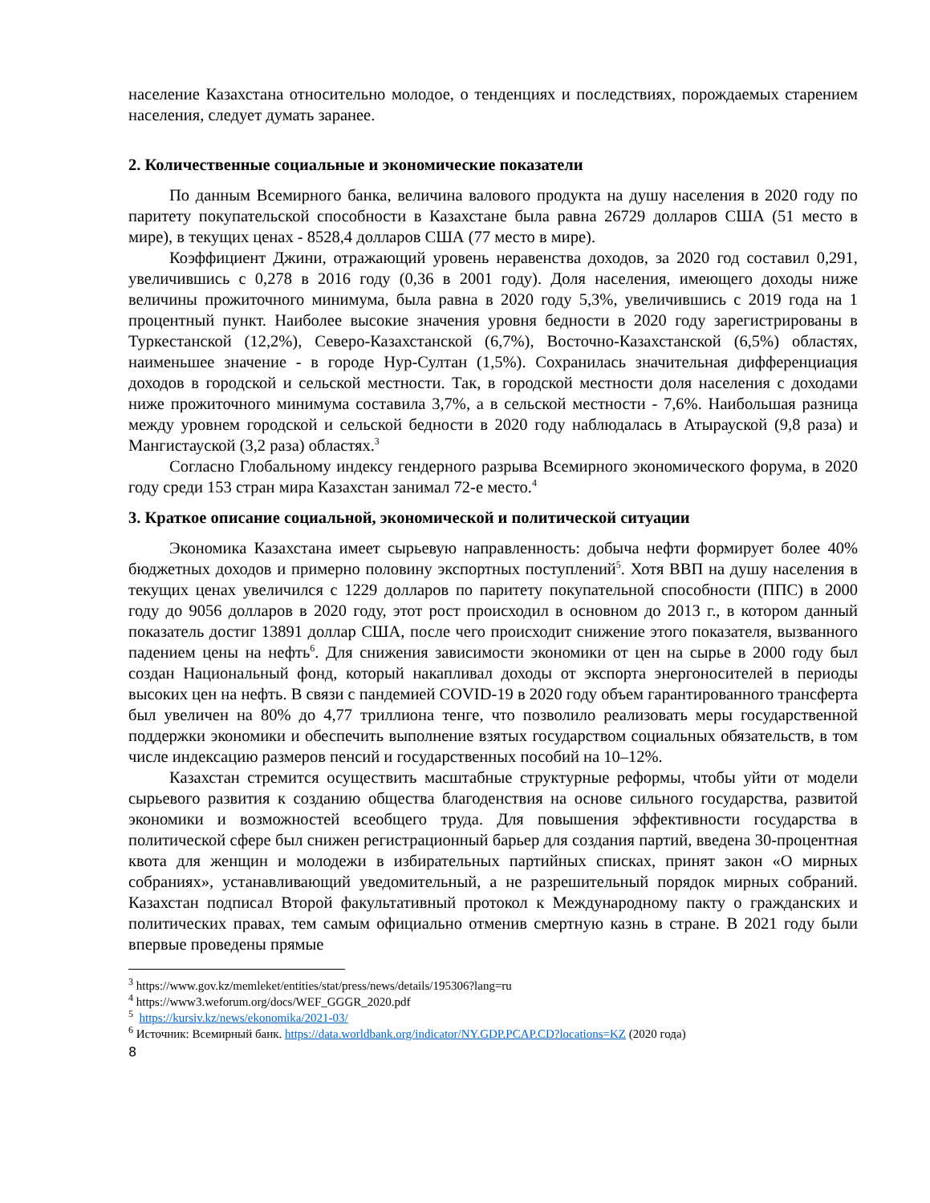население Казахстана относительно молодое, о тенденциях и последствиях, порождаемых старением населения, следует думать заранее.
2. Количественные социальные и экономические показатели
По данным Всемирного банка, величина валового продукта на душу населения в 2020 году по паритету покупательской способности в Казахстане была равна 26729 долларов США (51 место в мире), в текущих ценах - 8528,4 долларов США (77 место в мире).
Коэффициент Джини, отражающий уровень неравенства доходов, за 2020 год составил 0,291, увеличившись с 0,278 в 2016 году (0,36 в 2001 году). Доля населения, имеющего доходы ниже величины прожиточного минимума, была равна в 2020 году 5,3%, увеличившись с 2019 года на 1 процентный пункт. Наиболее высокие значения уровня бедности в 2020 году зарегистрированы в Туркестанской (12,2%), Северо-Казахстанской (6,7%), Восточно-Казахстанской (6,5%) областях, наименьшее значение - в городе Нур-Султан (1,5%). Сохранилась значительная дифференциация доходов в городской и сельской местности. Так, в городской местности доля населения с доходами ниже прожиточного минимума составила 3,7%, а в сельской местности - 7,6%. Наибольшая разница между уровнем городской и сельской бедности в 2020 году наблюдалась в Атырауской (9,8 раза) и Мангистауской (3,2 раза) областях.<sup>3</sup>
Согласно Глобальному индексу гендерного разрыва Всемирного экономического форума, в 2020 году среди 153 стран мира Казахстан занимал 72-е место.<sup>4</sup>
3. Краткое описание социальной, экономической и политической ситуации
Экономика Казахстана имеет сырьевую направленность: добыча нефти формирует более 40% бюджетных доходов и примерно половину экспортных поступлений<sup>5</sup>. Хотя ВВП на душу населения в текущих ценах увеличился с 1229 долларов по паритету покупательной способности (ППС) в 2000 году до 9056 долларов в 2020 году, этот рост происходил в основном до 2013 г., в котором данный показатель достиг 13891 доллар США, после чего происходит снижение этого показателя, вызванного падением цены на нефть<sup>6</sup>. Для снижения зависимости экономики от цен на сырье в 2000 году был создан Национальный фонд, который накапливал доходы от экспорта энергоносителей в периоды высоких цен на нефть. В связи с пандемией COVID-19 в 2020 году объем гарантированного трансферта был увеличен на 80% до 4,77 триллиона тенге, что позволило реализовать меры государственной поддержки экономики и обеспечить выполнение взятых государством социальных обязательств, в том числе индексацию размеров пенсий и государственных пособий на 10–12%.
Казахстан стремится осуществить масштабные структурные реформы, чтобы уйти от модели сырьевого развития к созданию общества благоденствия на основе сильного государства, развитой экономики и возможностей всеобщего труда. Для повышения эффективности государства в политической сфере был снижен регистрационный барьер для создания партий, введена 30-процентная квота для женщин и молодежи в избирательных партийных списках, принят закон «О мирных собраниях», устанавливающий уведомительный, а не разрешительный порядок мирных собраний. Казахстан подписал Второй факультативный протокол к Международному пакту о гражданских и политических правах, тем самым официально отменив смертную казнь в стране. В 2021 году были впервые проведены прямые
<sup>3</sup> https://www.gov.kz/memleket/entities/stat/press/news/details/195306?lang=ru
<sup>4</sup> https://www3.weforum.org/docs/WEF_GGGR_2020.pdf
<sup>5</sup> https://kursiv.kz/news/ekonomika/2021-03/
<sup>6</sup> Источник: Всемирный банк. https://data.worldbank.org/indicator/NY.GDP.PCAP.CD?locations=KZ (2020 года)
8